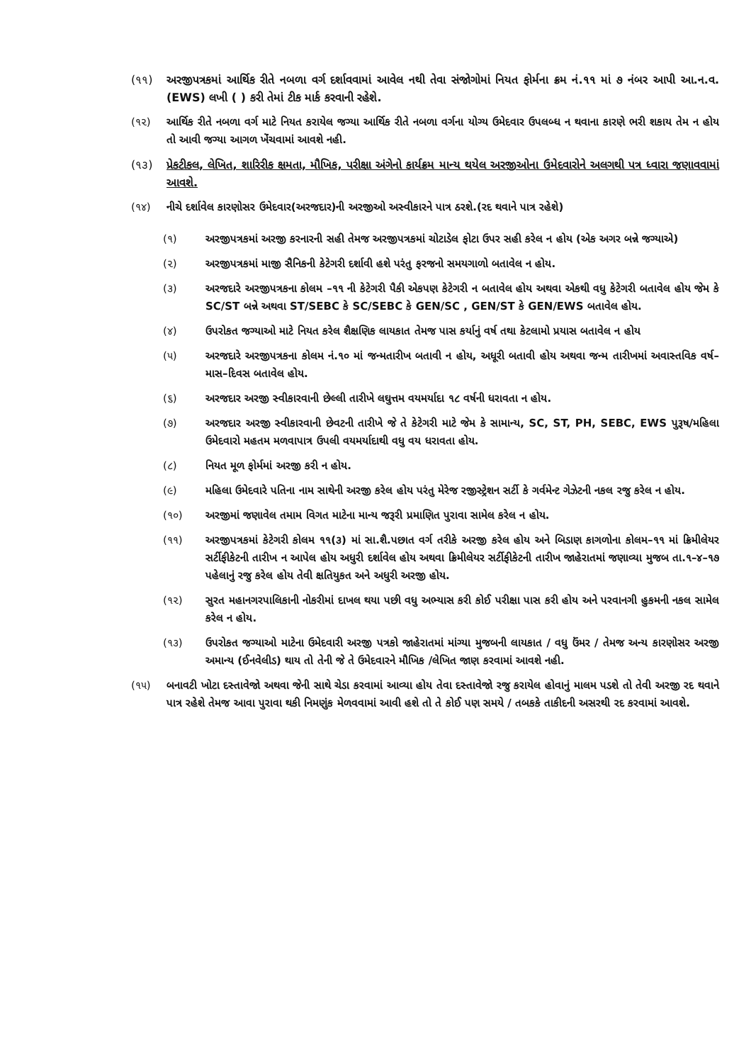(૧૧) અરજીપત્રકમાં આર્થિક રીતે નબળા વર્ગ દર્શાવવામાં આવેલ નથી તેવા સંજોગોમાં નિયત ફોર્મના ક્રમ નં.૧૧ માં ૭ નંબર આપી આ.ન.વ.(EWS) લખી ( ) કરી તેમાં ટીક માર્ક કરવાની રહેશે.
(૧૨) આર્થિક રીતે નબળા વર્ગ માટે નિયત કરાયેલ જગ્યા આર્થિક રીતે નબળા વર્ગના યોગ્ય ઉમેદવાર ઉપલબ્ધ ન થવાના કારણે ભરી શકાય તેમ ન હોય તો આવી જગ્યા આગળ ખેંચવામાં આવશે નહી.
(૧૩) પ્રેકટીકલ, લેખિત, શારિરીક ક્ષમતા, મૌખિક, પરીક્ષા અંગેનો કાર્યક્રમ માન્ય થયેલ અરજીઓના ઉમેદવારોને અલગથી પત્ર ધ્વારા જણાવવામાં આવશે.
(૧૪) નીચે દર્શાવેલ કારણોસર ઉમેદવાર(અરજદાર)ની અરજીઓ અસ્વીકારને પાત્ર ઠરશે.(રદ થવાને પાત્ર રહેશે)
(૧) અરજીપત્રકમાં અરજી કરનારની સહી તેમજ અરજીપત્રકમાં ચોટાડેલ ફોટા ઉપર સહી કરેલ ન હોય (એક અગર બન્ને જગ્યાએ)
(૨) અરજીપત્રકમાં માજી સૈનિકની કેટેગરી દર્શાવી હશે પરંતુ ફરજનો સમયગાળો બતાવેલ ન હોય.
(૩) અરજદારે અરજીપત્રકના કોલમ –૧૧ ની કેટેગરી પૈકી એકપણ કેટેગરી ન બતાવેલ હોય અથવા એકથી વધુ કેટેગરી બતાવેલ હોય જેમ કે SC/ST બન્ને અથવા ST/SEBC કે SC/SEBC કે GEN/SC , GEN/ST કે GEN/EWS બતાવેલ હોય.
(૪) ઉપરોકત જગ્યાઓ માટે નિયત કરેલ શૈક્ષણિક લાયકાત તેમજ પાસ કર્યાનું વર્ષ તથા કેટલામો પ્રયાસ બતાવેલ ન હોય
(૫) અરજદારે અરજીપત્રકના કોલમ નં.૧૦ માં જન્મતારીખ બતાવી ન હોય, અધૂરી બતાવી હોય અથવા જન્મ તારીખમાં અવાસ્તવિક વર્ષ–માસ–દિવસ બતાવેલ હોય.
(૬) અરજદાર અરજી સ્વીકારવાની છેલ્લી તારીખે લઘુત્તમ વયમર્યાદા ૧૮ વર્ષની ધરાવતા ન હોય.
(૭) અરજદાર અરજી સ્વીકારવાની છેવટની તારીખે જે તે કેટેગરી માટે જેમ કે સામાન્ય, SC, ST, PH, SEBC, EWS પુરૂષ/મહિલા ઉમેદવારો મહતમ મળવાપાત્ર ઉપલી વયમર્યાદાથી વધુ વય ધરાવતા હોય.
(૮) નિયત મૂળ ફોર્મમાં અરજી કરી ન હોય.
(૯) મહિલા ઉમેદવારે પતિના નામ સાથેની અરજી કરેલ હોય પરંતુ મેરેજ રજીસ્ટ્રેશન સર્ટી કે ગર્વમેન્ટ ગેઝેટની નકલ રજુ કરેલ ન હોય.
(૧૦) અરજીમાં જણાવેલ તમામ વિગત માટેના માન્ય જરૂરી પ્રમાણિત પુરાવા સામેલ કરેલ ન હોય.
(૧૧) અરજીપત્રકમાં કેટેગરી કોલમ ૧૧(૩) માં સા.શૈ.પછાત વર્ગ તરીકે અરજી કરેલ હોય અને બિડાણ કાગળોના કોલમ–૧૧ માં ક્રિમીલેયર સર્ટીફીકેટની તારીખ ન આપેલ હોય અધુરી દર્શાવેલ હોય અથવા ક્રિમીલેયર સર્ટીફીકેટની તારીખ જાહેરાતમાં જણાવ્યા મુજબ તા.૧–૪–૧૭ પહેલાનું રજુ કરેલ હોય તેવી ક્ષતિયુકત અને અધુરી અરજી હોય.
(૧૨) સુરત મહાનગરપાલિકાની નોકરીમાં દાખલ થયા પછી વધુ અભ્યાસ કરી કોઈ પરીક્ષા પાસ કરી હોય અને પરવાનગી હુકમની નકલ સામેલ કરેલ ન હોય.
(૧૩) ઉપરોકત જગ્યાઓ માટેના ઉમેદવારી અરજી પત્રકો જાહેરાતમાં માંગ્યા મુજબની લાયકાત / વધુ ઉંમર / તેમજ અન્ય કારણોસર અરજી અમાન્ય (ઈનવેલીડ) થાય તો તેની જે તે ઉમેદવારને મૌખિક /લેખિત જાણ કરવામાં આવશે નહી.
(૧૫) બનાવટી ખોટા દસ્તાવેજો અથવા જેની સાથે ચેડા કરવામાં આવ્યા હોય તેવા દસ્તાવેજો રજુ કરાયેલ હોવાનું માલમ પડશે તો તેવી અરજી રદ થવાને પાત્ર રહેશે તેમજ આવા પુરાવા થકી નિમણુંક મેળવવામાં આવી હશે તો તે કોઈ પણ સમયે / તબકકે તાકીદની અસરથી રદ કરવામાં આવશે.